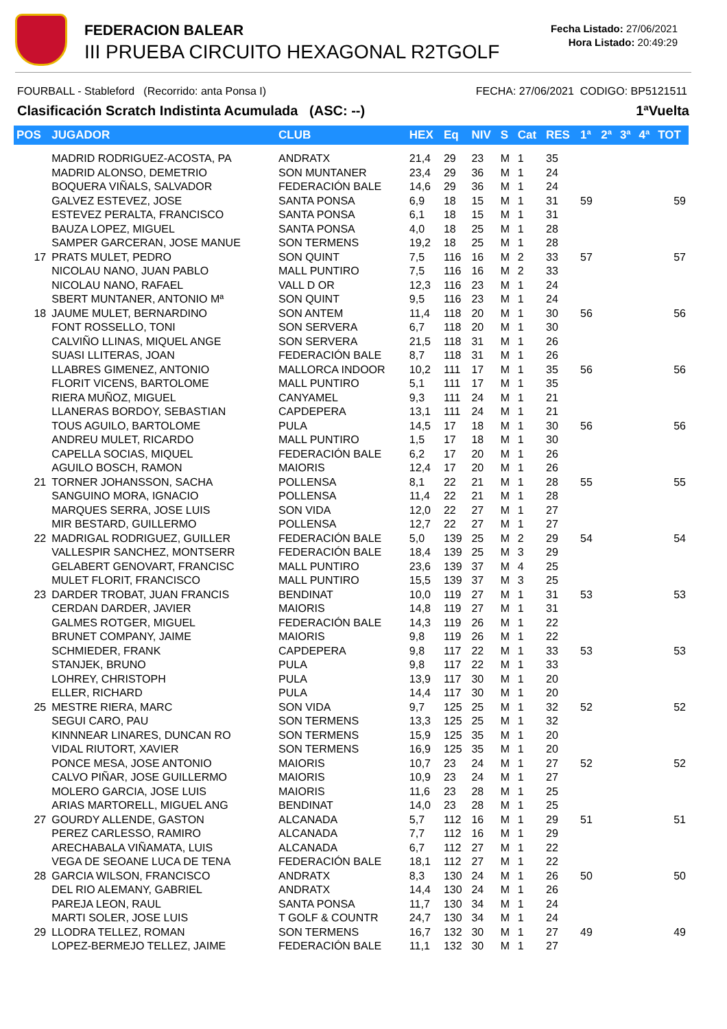FEDERACION BALEAR
III PRUEBA CIRCUITO HEXAGONAL R2TGOLF
Fecha Listado: 27/06/2021
Hora Listado: 20:49:29
FOURBALL - Stableford (Recorrido: anta Ponsa I) FECHA: 27/06/2021 CODIGO: BP5121511
Clasificación Scratch Indistinta Acumulada (ASC: --) 1ªVuelta
| POS | JUGADOR | CLUB | HEX | Eq | NIV | S | Cat | RES | 1ª | 2ª | 3ª | 4ª | TOT |
| --- | --- | --- | --- | --- | --- | --- | --- | --- | --- | --- | --- | --- | --- |
| | MADRID RODRIGUEZ-ACOSTA, PA | ANDRATX | 21,4 | 29 | 23 | M | 1 | 35 | | | | | |
| | MADRID ALONSO, DEMETRIO | SON MUNTANER | 23,4 | 29 | 36 | M | 1 | 24 | | | | | |
| | BOQUERA VIÑALS, SALVADOR | FEDERACIÓN BALE | 14,6 | 29 | 36 | M | 1 | 24 | | | | | |
| | GALVEZ ESTEVEZ, JOSE | SANTA PONSA | 6,9 | 18 | 15 | M | 1 | 31 | 59 | | | | 59 |
| | ESTEVEZ PERALTA, FRANCISCO | SANTA PONSA | 6,1 | 18 | 15 | M | 1 | 31 | | | | | |
| | BAUZA LOPEZ, MIGUEL | SANTA PONSA | 4,0 | 18 | 25 | M | 1 | 28 | | | | | |
| | SAMPER GARCERAN, JOSE MANUE | SON TERMENS | 19,2 | 18 | 25 | M | 1 | 28 | | | | | |
| 17 | PRATS MULET, PEDRO | SON QUINT | 7,5 | 116 | 16 | M | 2 | 33 | 57 | | | | 57 |
| | NICOLAU NANO, JUAN PABLO | MALL PUNTIRO | 7,5 | 116 | 16 | M | 2 | 33 | | | | | |
| | NICOLAU NANO, RAFAEL | VALL D OR | 12,3 | 116 | 23 | M | 1 | 24 | | | | | |
| | SBERT MUNTANER, ANTONIO Mª | SON QUINT | 9,5 | 116 | 23 | M | 1 | 24 | | | | | |
| 18 | JAUME MULET, BERNARDINO | SON ANTEM | 11,4 | 118 | 20 | M | 1 | 30 | 56 | | | | 56 |
| | FONT ROSSELLO, TONI | SON SERVERA | 6,7 | 118 | 20 | M | 1 | 30 | | | | | |
| | CALVIÑO LLINAS, MIQUEL ANGE | SON SERVERA | 21,5 | 118 | 31 | M | 1 | 26 | | | | | |
| | SUASI LLITERAS, JOAN | FEDERACIÓN BALE | 8,7 | 118 | 31 | M | 1 | 26 | | | | | |
| | LLABRES GIMENEZ, ANTONIO | MALLORCA INDOOR | 10,2 | 111 | 17 | M | 1 | 35 | 56 | | | | 56 |
| | FLORIT VICENS, BARTOLOME | MALL PUNTIRO | 5,1 | 111 | 17 | M | 1 | 35 | | | | | |
| | RIERA MUÑOZ, MIGUEL | CANYAMEL | 9,3 | 111 | 24 | M | 1 | 21 | | | | | |
| | LLANERAS BORDOY, SEBASTIAN | CAPDEPERA | 13,1 | 111 | 24 | M | 1 | 21 | | | | | |
| | TOUS AGUILO, BARTOLOME | PULA | 14,5 | 17 | 18 | M | 1 | 30 | 56 | | | | 56 |
| | ANDREU MULET, RICARDO | MALL PUNTIRO | 1,5 | 17 | 18 | M | 1 | 30 | | | | | |
| | CAPELLA SOCIAS, MIQUEL | FEDERACIÓN BALE | 6,2 | 17 | 20 | M | 1 | 26 | | | | | |
| | AGUILO BOSCH, RAMON | MAIORIS | 12,4 | 17 | 20 | M | 1 | 26 | | | | | |
| 21 | TORNER JOHANSSON, SACHA | POLLENSA | 8,1 | 22 | 21 | M | 1 | 28 | 55 | | | | 55 |
| | SANGUINO MORA, IGNACIO | POLLENSA | 11,4 | 22 | 21 | M | 1 | 28 | | | | | |
| | MARQUES SERRA, JOSE LUIS | SON VIDA | 12,0 | 22 | 27 | M | 1 | 27 | | | | | |
| | MIR BESTARD, GUILLERMO | POLLENSA | 12,7 | 22 | 27 | M | 1 | 27 | | | | | |
| 22 | MADRIGAL RODRIGUEZ, GUILLER | FEDERACIÓN BALE | 5,0 | 139 | 25 | M | 2 | 29 | 54 | | | | 54 |
| | VALLESPIR SANCHEZ, MONTSERR | FEDERACIÓN BALE | 18,4 | 139 | 25 | M | 3 | 29 | | | | | |
| | GELABERT GENOVART, FRANCISC | MALL PUNTIRO | 23,6 | 139 | 37 | M | 4 | 25 | | | | | |
| | MULET FLORIT, FRANCISCO | MALL PUNTIRO | 15,5 | 139 | 37 | M | 3 | 25 | | | | | |
| 23 | DARDER TROBAT, JUAN FRANCIS | BENDINAT | 10,0 | 119 | 27 | M | 1 | 31 | 53 | | | | 53 |
| | CERDAN DARDER, JAVIER | MAIORIS | 14,8 | 119 | 27 | M | 1 | 31 | | | | | |
| | GALMES ROTGER, MIGUEL | FEDERACIÓN BALE | 14,3 | 119 | 26 | M | 1 | 22 | | | | | |
| | BRUNET COMPANY, JAIME | MAIORIS | 9,8 | 119 | 26 | M | 1 | 22 | | | | | |
| | SCHMIEDER, FRANK | CAPDEPERA | 9,8 | 117 | 22 | M | 1 | 33 | 53 | | | | 53 |
| | STANJEK, BRUNO | PULA | 9,8 | 117 | 22 | M | 1 | 33 | | | | | |
| | LOHREY, CHRISTOPH | PULA | 13,9 | 117 | 30 | M | 1 | 20 | | | | | |
| | ELLER, RICHARD | PULA | 14,4 | 117 | 30 | M | 1 | 20 | | | | | |
| 25 | MESTRE RIERA, MARC | SON VIDA | 9,7 | 125 | 25 | M | 1 | 32 | 52 | | | | 52 |
| | SEGUI CARO, PAU | SON TERMENS | 13,3 | 125 | 25 | M | 1 | 32 | | | | | |
| | KINNNEAR LINARES, DUNCAN RO | SON TERMENS | 15,9 | 125 | 35 | M | 1 | 20 | | | | | |
| | VIDAL RIUTORT, XAVIER | SON TERMENS | 16,9 | 125 | 35 | M | 1 | 20 | | | | | |
| | PONCE MESA, JOSE ANTONIO | MAIORIS | 10,7 | 23 | 24 | M | 1 | 27 | 52 | | | | 52 |
| | CALVO PIÑAR, JOSE GUILLERMO | MAIORIS | 10,9 | 23 | 24 | M | 1 | 27 | | | | | |
| | MOLERO GARCIA, JOSE LUIS | MAIORIS | 11,6 | 23 | 28 | M | 1 | 25 | | | | | |
| | ARIAS MARTORELL, MIGUEL ANG | BENDINAT | 14,0 | 23 | 28 | M | 1 | 25 | | | | | |
| 27 | GOURDY ALLENDE, GASTON | ALCANADA | 5,7 | 112 | 16 | M | 1 | 29 | 51 | | | | 51 |
| | PEREZ CARLESSO, RAMIRO | ALCANADA | 7,7 | 112 | 16 | M | 1 | 29 | | | | | |
| | ARECHABALA VIÑAMATA, LUIS | ALCANADA | 6,7 | 112 | 27 | M | 1 | 22 | | | | | |
| | VEGA DE SEOANE LUCA DE TENA | FEDERACIÓN BALE | 18,1 | 112 | 27 | M | 1 | 22 | | | | | |
| 28 | GARCIA WILSON, FRANCISCO | ANDRATX | 8,3 | 130 | 24 | M | 1 | 26 | 50 | | | | 50 |
| | DEL RIO ALEMANY, GABRIEL | ANDRATX | 14,4 | 130 | 24 | M | 1 | 26 | | | | | |
| | PAREJA LEON, RAUL | SANTA PONSA | 11,7 | 130 | 34 | M | 1 | 24 | | | | | |
| | MARTI SOLER, JOSE LUIS | T GOLF & COUNTR | 24,7 | 130 | 34 | M | 1 | 24 | | | | | |
| 29 | LLODRA TELLEZ, ROMAN | SON TERMENS | 16,7 | 132 | 30 | M | 1 | 27 | 49 | | | | 49 |
| | LOPEZ-BERMEJO TELLEZ, JAIME | FEDERACIÓN BALE | 11,1 | 132 | 30 | M | 1 | 27 | | | | | |